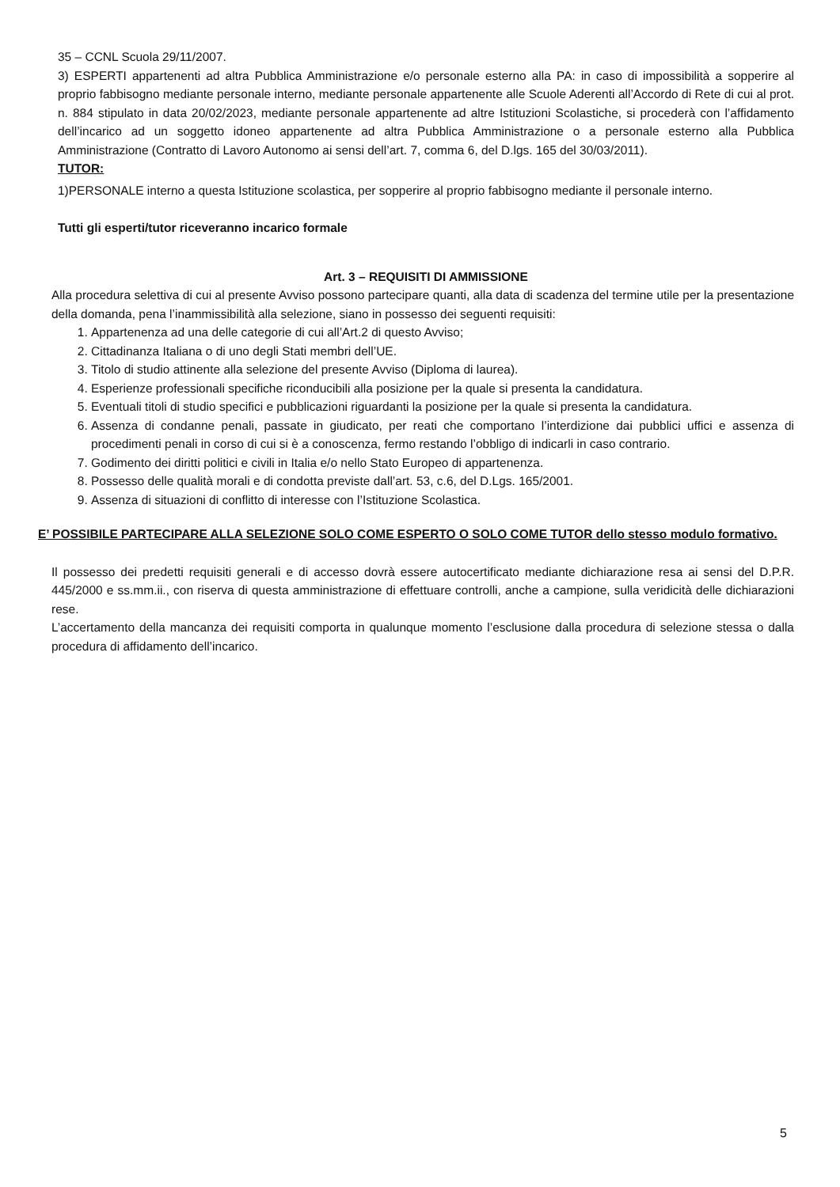35 – CCNL Scuola 29/11/2007.
3) ESPERTI appartenenti ad altra Pubblica Amministrazione e/o personale esterno alla PA: in caso di impossibilità a sopperire al proprio fabbisogno mediante personale interno, mediante personale appartenente alle Scuole Aderenti all’Accordo di Rete di cui al prot. n. 884 stipulato in data 20/02/2023, mediante personale appartenente ad altre Istituzioni Scolastiche, si procederà con l’affidamento dell’incarico ad un soggetto idoneo appartenente ad altra Pubblica Amministrazione o a personale esterno alla Pubblica Amministrazione (Contratto di Lavoro Autonomo ai sensi dell’art. 7, comma 6, del D.lgs. 165 del 30/03/2011).
TUTOR:
1)PERSONALE interno a questa Istituzione scolastica, per sopperire al proprio fabbisogno mediante il personale interno.
Tutti gli esperti/tutor riceveranno incarico formale
Art. 3 – REQUISITI DI AMMISSIONE
Alla procedura selettiva di cui al presente Avviso possono partecipare quanti, alla data di scadenza del termine utile per la presentazione della domanda, pena l’inammissibilità alla selezione, siano in possesso dei seguenti requisiti:
1. Appartenenza ad una delle categorie di cui all’Art.2 di questo Avviso;
2. Cittadinanza Italiana o di uno degli Stati membri dell’UE.
3. Titolo di studio attinente alla selezione del presente Avviso (Diploma di laurea).
4. Esperienze professionali specifiche riconducibili alla posizione per la quale si presenta la candidatura.
5. Eventuali titoli di studio specifici e pubblicazioni riguardanti la posizione per la quale si presenta la candidatura.
6. Assenza di condanne penali, passate in giudicato, per reati che comportano l’interdizione dai pubblici uffici e assenza di procedimenti penali in corso di cui si è a conoscenza, fermo restando l’obbligo di indicarli in caso contrario.
7. Godimento dei diritti politici e civili in Italia e/o nello Stato Europeo di appartenenza.
8. Possesso delle qualità morali e di condotta previste dall’art. 53, c.6, del D.Lgs. 165/2001.
9. Assenza di situazioni di conflitto di interesse con l’Istituzione Scolastica.
E’ POSSIBILE PARTECIPARE ALLA SELEZIONE SOLO COME ESPERTO O SOLO COME TUTOR dello stesso modulo formativo.
Il possesso dei predetti requisiti generali e di accesso dovrà essere autocertificato mediante dichiarazione resa ai sensi del D.P.R. 445/2000 e ss.mm.ii., con riserva di questa amministrazione di effettuare controlli, anche a campione, sulla veridicità delle dichiarazioni rese.
L’accertamento della mancanza dei requisiti comporta in qualunque momento l’esclusione dalla procedura di selezione stessa o dalla procedura di affidamento dell’incarico.
5